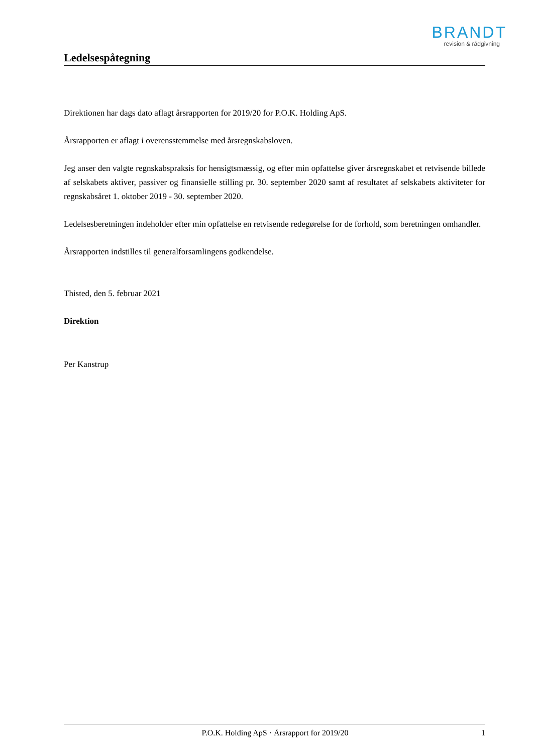BRANDT
revision & rådgivning
Ledelsespåtegning
Direktionen har dags dato aflagt årsrapporten for 2019/20 for P.O.K. Holding ApS.
Årsrapporten er aflagt i overensstemmelse med årsregnskabsloven.
Jeg anser den valgte regnskabspraksis for hensigtsmæssig, og efter min opfattelse giver årsregnskabet et retvisende billede af selskabets aktiver, passiver og finansielle stilling pr. 30. september 2020 samt af resultatet af selskabets aktiviteter for regnskabsåret 1. oktober 2019 - 30. september 2020.
Ledelsesberetningen indeholder efter min opfattelse en retvisende redegørelse for de forhold, som beretningen omhandler.
Årsrapporten indstilles til generalforsamlingens godkendelse.
Thisted, den 5. februar 2021
Direktion
Per Kanstrup
P.O.K. Holding ApS · Årsrapport for 2019/20 1